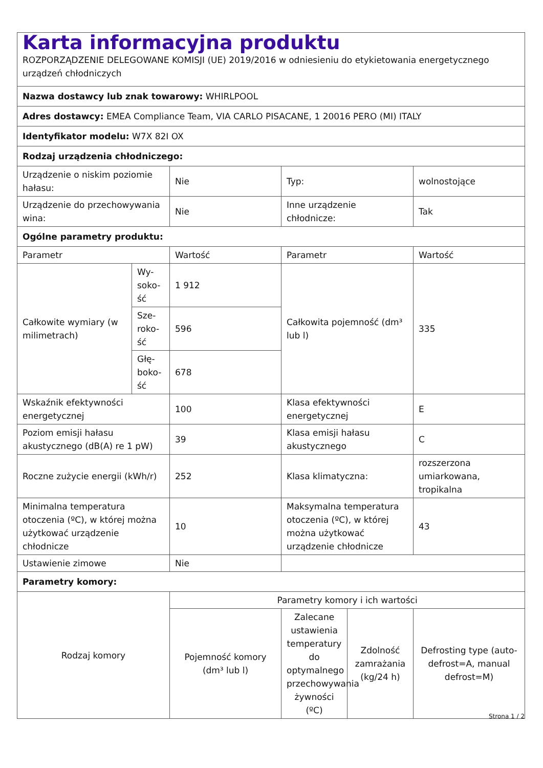| Karta informacyjna produktu ROZPORZĄDZENIE DELEGOWANE KOMISJI (UE) 2019/2016 w odniesieniu do etykietowania energetycznego urządzeń chłodniczych | | | | | |
| Nazwa dostawcy lub znak towarowy: WHIRLPOOL | | | | | |
| Adres dostawcy: EMEA Compliance Team, VIA CARLO PISACANE, 1 20016 PERO (MI) ITALY | | | | | |
| Identyfikator modelu: W7X 82I OX | | | | | |
| Rodzaj urządzenia chłodniczego: | | | | | |
| Urządzenie o niskim poziomie hałasu: | | Nie | Typ: | | wolnostojące |
| Urządzenie do przechowywania wina: | | Nie | Inne urządzenie chłodnicze: | | Tak |
| Ogólne parametry produktu: | | | | | |
| Parametr | | Wartość | Parametr | | Wartość |
| Całkowite wymiary (w milimetrach) | Wy-soko-ść | 1 912 | Całkowita pojemność (dm³ lub l) | | 335 |
| | Sze-roko-ść | 596 | | | |
| | Głę-boko-ść | 678 | | | |
| Wskaźnik efektywności energetycznej | | 100 | Klasa efektywności energetycznej | | E |
| Poziom emisji hałasu akustycznego (dB(A) re 1 pW) | | 39 | Klasa emisji hałasu akustycznego | | C |
| Roczne zużycie energii (kWh/r) | | 252 | Klasa klimatyczna: | | rozszerzona umiarkowana, tropikalna |
| Minimalna temperatura otoczenia (ºC), w której można użytkować urządzenie chłodnicze | | 10 | Maksymalna temperatura otoczenia (ºC), w której można użytkować urządzenie chłodnicze | | 43 |
| Ustawienie zimowe | | Nie | | | |
| Parametry komory: | | | | | |
| Rodzaj komory | | Parametry komory i ich wartości | | | |
| | | Pojemność komory (dm³ lub l) | Zalecane ustawienia temperatury do optymalnego przechowywania żywności (ºC) | Zdolność zamrażania (kg/24 h) | Defrosting type (auto-defrost=A, manual defrost=M) |
Strona 1 / 2